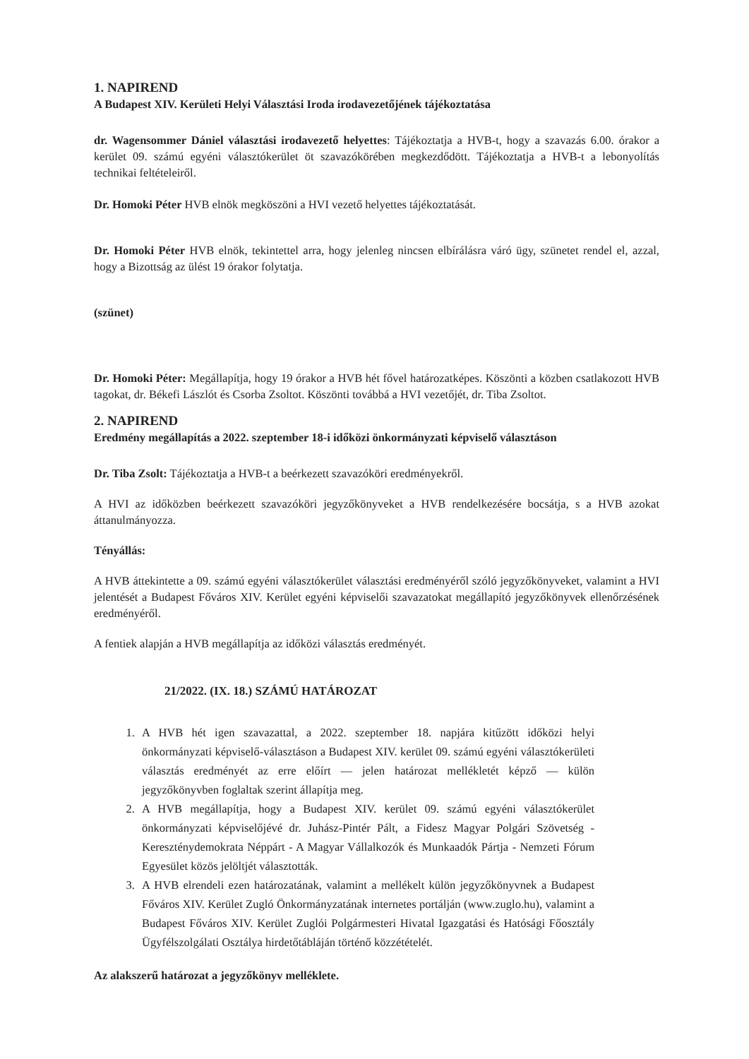1. NAPIREND
A Budapest XIV. Kerületi Helyi Választási Iroda irodavezetőjének tájékoztatása
dr. Wagensommer Dániel választási irodavezető helyettes: Tájékoztatja a HVB-t, hogy a szavazás 6.00. órakor a kerület 09. számú egyéni választókerület öt szavazókörében megkezdődött. Tájékoztatja a HVB-t a lebonyolítás technikai feltételeiről.
Dr. Homoki Péter HVB elnök megköszöni a HVI vezető helyettes tájékoztatását.
Dr. Homoki Péter HVB elnök, tekintettel arra, hogy jelenleg nincsen elbírálásra váró ügy, szünetet rendel el, azzal, hogy a Bizottság az ülést 19 órakor folytatja.
(szünet)
Dr. Homoki Péter: Megállapítja, hogy 19 órakor a HVB hét fővel határozatképes. Köszönti a közben csatlakozott HVB tagokat, dr. Békefi Lászlót és Csorba Zsoltot. Köszönti továbbá a HVI vezetőjét, dr. Tiba Zsoltot.
2. NAPIREND
Eredmény megállapítás a 2022. szeptember 18-i időközi önkormányzati képviselő választáson
Dr. Tiba Zsolt: Tájékoztatja a HVB-t a beérkezett szavazóköri eredményekről.
A HVI az időközben beérkezett szavazóköri jegyzőkönyveket a HVB rendelkezésére bocsátja, s a HVB azokat áttanulmányozza.
Tényállás:
A HVB áttekintette a 09. számú egyéni választókerület választási eredményéről szóló jegyzőkönyveket, valamint a HVI jelentését a Budapest Főváros XIV. Kerület egyéni képviselői szavazatokat megállapító jegyzőkönyvek ellenőrzésének eredményéről.
A fentiek alapján a HVB megállapítja az időközi választás eredményét.
21/2022. (IX. 18.) SZÁMÚ HATÁROZAT
1. A HVB hét igen szavazattal, a 2022. szeptember 18. napjára kitűzött időközi helyi önkormányzati képviselő-választáson a Budapest XIV. kerület 09. számú egyéni választókerületi választás eredményét az erre előírt — jelen határozat mellékletét képző — külön jegyzőkönyvben foglaltak szerint állapítja meg.
2. A HVB megállapítja, hogy a Budapest XIV. kerület 09. számú egyéni választókerület önkormányzati képviselőjévé dr. Juhász-Pintér Pált, a Fidesz Magyar Polgári Szövetség - Kereszténydemokrata Néppárt - A Magyar Vállalkozók és Munkaadók Pártja - Nemzeti Fórum Egyesület közös jelöltjét választották.
3. A HVB elrendeli ezen határozatának, valamint a mellékelt külön jegyzőkönyvnek a Budapest Főváros XIV. Kerület Zugló Önkormányzatának internetes portálján (www.zuglo.hu), valamint a Budapest Főváros XIV. Kerület Zuglói Polgármesteri Hivatal Igazgatási és Hatósági Főosztály Ügyfélszolgálati Osztálya hirdetőtábláján történő közzétételét.
Az alakszerű határozat a jegyzőkönyv melléklete.